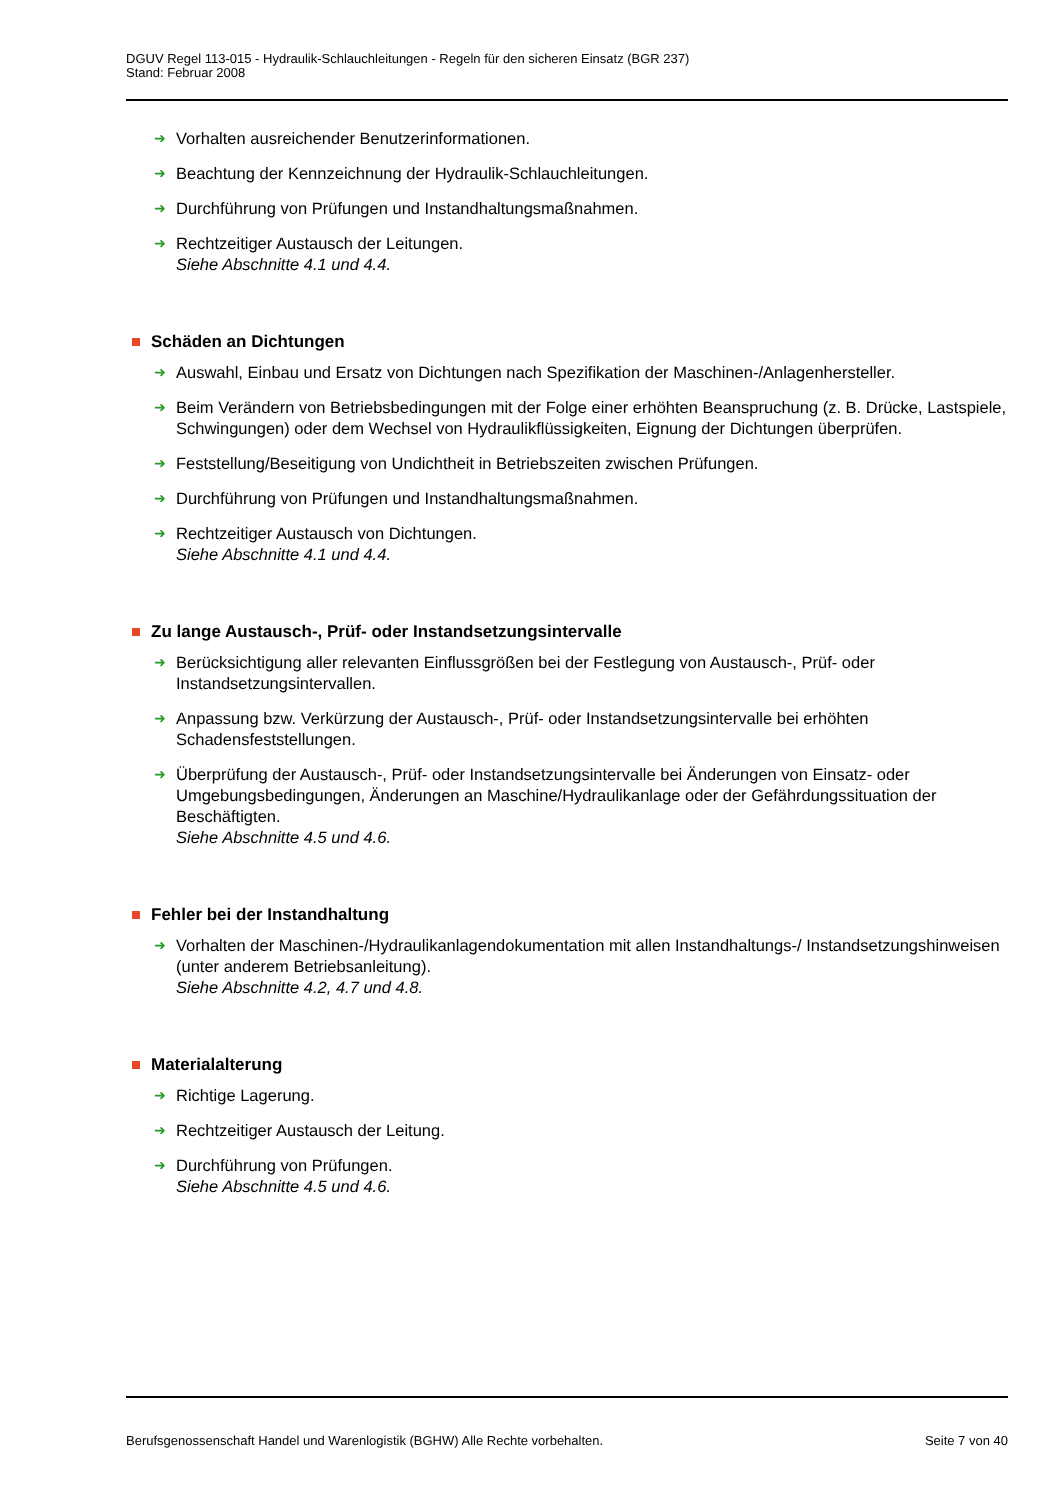DGUV Regel 113-015 - Hydraulik-Schlauchleitungen - Regeln für den sicheren Einsatz (BGR 237)
Stand: Februar 2008
➜ Vorhalten ausreichender Benutzerinformationen.
➜ Beachtung der Kennzeichnung der Hydraulik-Schlauchleitungen.
➜ Durchführung von Prüfungen und Instandhaltungsmaßnahmen.
➜ Rechtzeitiger Austausch der Leitungen.
Siehe Abschnitte 4.1 und 4.4.
Schäden an Dichtungen
➜ Auswahl, Einbau und Ersatz von Dichtungen nach Spezifikation der Maschinen-/Anlagenhersteller.
➜ Beim Verändern von Betriebsbedingungen mit der Folge einer erhöhten Beanspruchung (z. B. Drücke, Lastspiele, Schwingungen) oder dem Wechsel von Hydraulikflüssigkeiten, Eignung der Dichtungen überprüfen.
➜ Feststellung/Beseitigung von Undichtheit in Betriebszeiten zwischen Prüfungen.
➜ Durchführung von Prüfungen und Instandhaltungsmaßnahmen.
➜ Rechtzeitiger Austausch von Dichtungen.
Siehe Abschnitte 4.1 und 4.4.
Zu lange Austausch-, Prüf- oder Instandsetzungsintervalle
➜ Berücksichtigung aller relevanten Einflussgrößen bei der Festlegung von Austausch-, Prüf- oder Instandsetzungsintervallen.
➜ Anpassung bzw. Verkürzung der Austausch-, Prüf- oder Instandsetzungsintervalle bei erhöhten Schadensfeststellungen.
➜ Überprüfung der Austausch-, Prüf- oder Instandsetzungsintervalle bei Änderungen von Einsatz- oder Umgebungsbedingungen, Änderungen an Maschine/Hydraulikanlage oder der Gefährdungssituation der Beschäftigten.
Siehe Abschnitte 4.5 und 4.6.
Fehler bei der Instandhaltung
➜ Vorhalten der Maschinen-/Hydraulikanlagendokumentation mit allen Instandhaltungs-/ Instandsetzungshinweisen (unter anderem Betriebsanleitung).
Siehe Abschnitte 4.2, 4.7 und 4.8.
Materialalterung
➜ Richtige Lagerung.
➜ Rechtzeitiger Austausch der Leitung.
➜ Durchführung von Prüfungen.
Siehe Abschnitte 4.5 und 4.6.
Berufsgenossenschaft Handel und Warenlogistik (BGHW) Alle Rechte vorbehalten. Seite 7 von 40